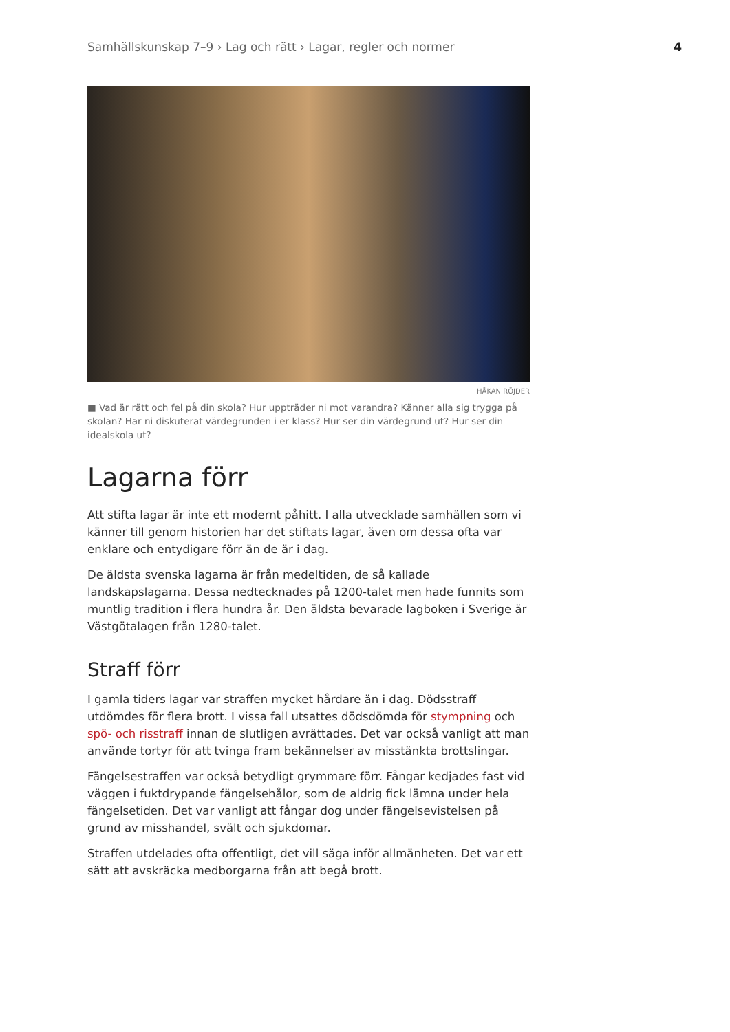Samhällskunskap 7–9 › Lag och rätt › Lagar, regler och normer 4
HÅKAN RÖJDER
■ Vad är rätt och fel på din skola? Hur uppträder ni mot varandra? Känner alla sig trygga på skolan? Har ni diskuterat värdegrunden i er klass? Hur ser din värdegrund ut? Hur ser din idealskola ut?
Lagarna förr
Att stifta lagar är inte ett modernt påhitt. I alla utvecklade samhällen som vi känner till genom historien har det stiftats lagar, även om dessa ofta var enklare och entydigare förr än de är i dag.
De äldsta svenska lagarna är från medeltiden, de så kallade landskapslagarna. Dessa nedtecknades på 1200-talet men hade funnits som muntlig tradition i flera hundra år. Den äldsta bevarade lagboken i Sverige är Västgötalagen från 1280-talet.
Straff förr
I gamla tiders lagar var straffen mycket hårdare än i dag. Dödsstraff utdömdes för flera brott. I vissa fall utsattes dödsdömda för stympning och spö- och risstraff innan de slutligen avrättades. Det var också vanligt att man använde tortyr för att tvinga fram bekännelser av misstänkta brottslingar.
Fängelsestraffen var också betydligt grymmare förr. Fångar kedjades fast vid väggen i fuktdrypande fängelsehålor, som de aldrig fick lämna under hela fängelsetiden. Det var vanligt att fångar dog under fängelsevistelsen på grund av misshandel, svält och sjukdomar.
Straffen utdelades ofta offentligt, det vill säga inför allmänheten. Det var ett sätt att avskräcka medborgarna från att begå brott.